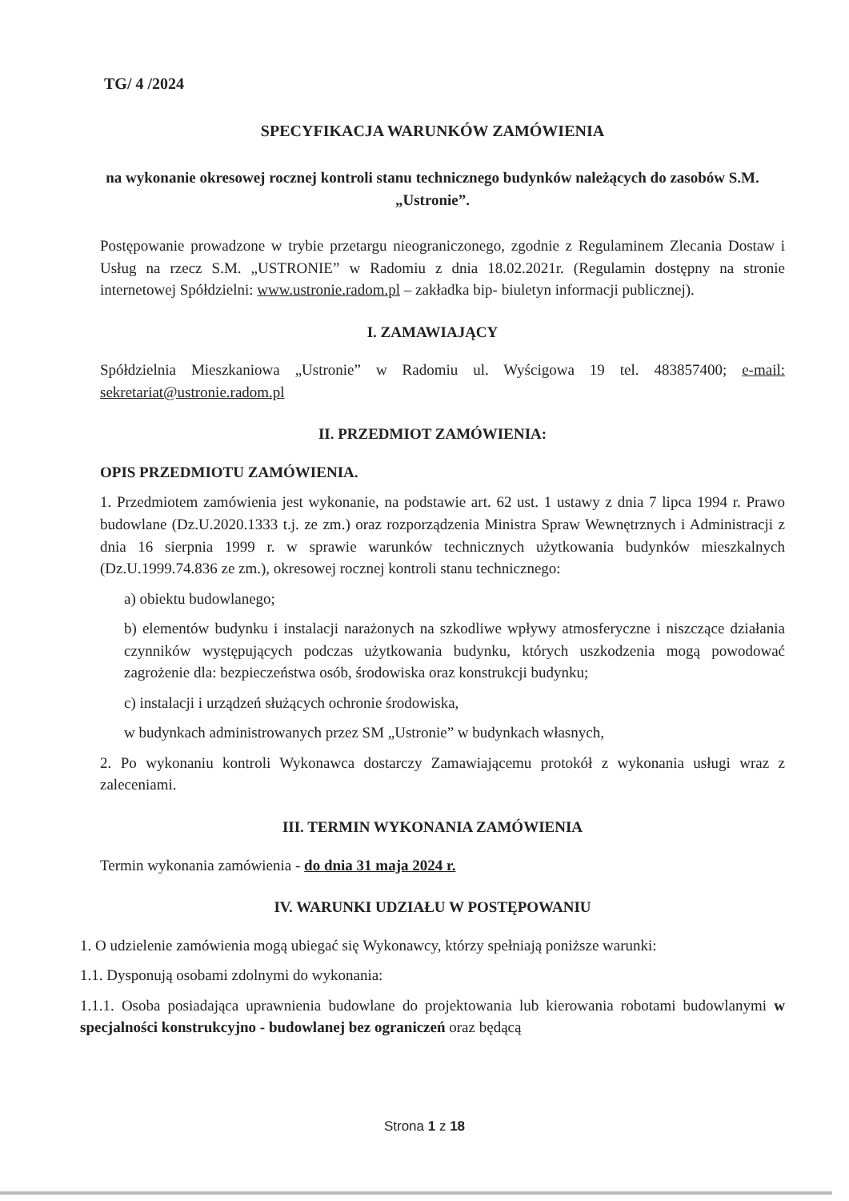TG/ 4 /2024
SPECYFIKACJA WARUNKÓW ZAMÓWIENIA
na wykonanie okresowej rocznej kontroli stanu technicznego budynków należących do zasobów S.M. „Ustronie”.
Postępowanie prowadzone w trybie przetargu nieograniczonego, zgodnie z Regulaminem Zlecania Dostaw i Usług na rzecz S.M. „USTRONIE” w Radomiu z dnia 18.02.2021r. (Regulamin dostępny na stronie internetowej Spółdzielni: www.ustronie.radom.pl – zakładka bip- biuletyn informacji publicznej).
I. ZAMAWIAJĄCY
Spółdzielnia Mieszkaniowa „Ustronie” w Radomiu ul. Wyścigowa 19 tel. 483857400; e-mail: sekretariat@ustronie.radom.pl
II. PRZEDMIOT ZAMÓWIENIA:
OPIS PRZEDMIOTU ZAMÓWIENIA.
1. Przedmiotem zamówienia jest wykonanie, na podstawie art. 62 ust. 1 ustawy z dnia 7 lipca 1994 r. Prawo budowlane (Dz.U.2020.1333 t.j. ze zm.) oraz rozporządzenia Ministra Spraw Wewnętrznych i Administracji z dnia 16 sierpnia 1999 r. w sprawie warunków technicznych użytkowania budynków mieszkalnych (Dz.U.1999.74.836 ze zm.), okresowej rocznej kontroli stanu technicznego:
a) obiektu budowlanego;
b) elementów budynku i instalacji narażonych na szkodliwe wpływy atmosferyczne i niszczące działania czynników występujących podczas użytkowania budynku, których uszkodzenia mogą powodować zagrożenie dla: bezpieczeństwa osób, środowiska oraz konstrukcji budynku;
c) instalacji i urządzeń służących ochronie środowiska,
w budynkach administrowanych przez SM „Ustronie” w budynkach własnych,
2. Po wykonaniu kontroli Wykonawca dostarczy Zamawiającemu protokół z wykonania usługi wraz z zaleceniami.
III. TERMIN WYKONANIA ZAMÓWIENIA
Termin wykonania zamówienia - do dnia 31 maja 2024 r.
IV. WARUNKI UDZIAŁU W POSTĘPOWANIU
1. O udzielenie zamówienia mogą ubiegać się Wykonawcy, którzy spełniają poniższe warunki:
1.1. Dysponują osobami zdolnymi do wykonania:
1.1.1. Osoba posiadająca uprawnienia budowlane do projektowania lub kierowania robotami budowlanymi w specjalności konstrukcyjno - budowlanej bez ograniczeń oraz będącą
Strona 1 z 18